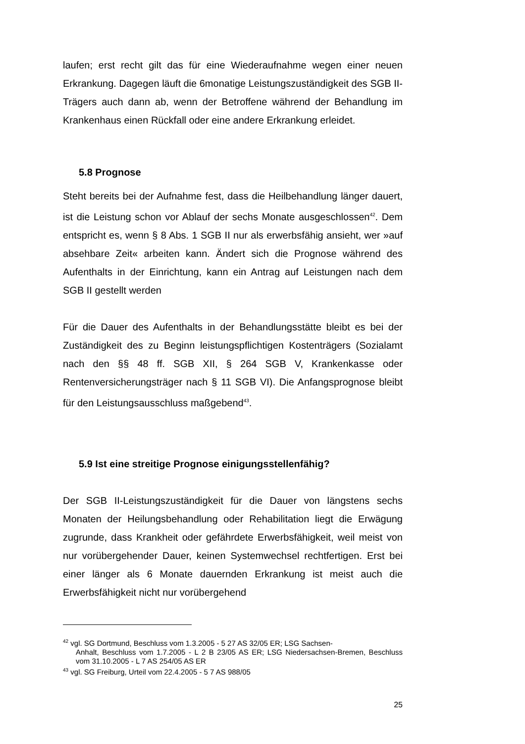laufen; erst recht gilt das für eine Wiederaufnahme wegen einer neuen Erkrankung. Dagegen läuft die 6monatige Leistungszuständigkeit des SGB II-Trägers auch dann ab, wenn der Betroffene während der Behandlung im Krankenhaus einen Rückfall oder eine andere Erkrankung erleidet.
5.8 Prognose
Steht bereits bei der Aufnahme fest, dass die Heilbehandlung länger dauert, ist die Leistung schon vor Ablauf der sechs Monate ausgeschlossen<sup>42</sup>. Dem entspricht es, wenn § 8 Abs. 1 SGB II nur als erwerbsfähig ansieht, wer »auf absehbare Zeit« arbeiten kann. Ändert sich die Prognose während des Aufenthalts in der Einrichtung, kann ein Antrag auf Leistungen nach dem SGB II gestellt werden
Für die Dauer des Aufenthalts in der Behandlungsstätte bleibt es bei der Zuständigkeit des zu Beginn leistungspflichtigen Kostenträgers (Sozialamt nach den §§ 48 ff. SGB XII, § 264 SGB V, Krankenkasse oder Rentenversicherungsträger nach § 11 SGB VI). Die Anfangsprognose bleibt für den Leistungsausschluss maßgebend<sup>43</sup>.
5.9 Ist eine streitige Prognose einigungsstellenfähig?
Der SGB II-Leistungszuständigkeit für die Dauer von längstens sechs Monaten der Heilungsbehandlung oder Rehabilitation liegt die Erwägung zugrunde, dass Krankheit oder gefährdete Erwerbsfähigkeit, weil meist von nur vorübergehender Dauer, keinen Systemwechsel rechtfertigen. Erst bei einer länger als 6 Monate dauernden Erkrankung ist meist auch die Erwerbsfähigkeit nicht nur vorübergehend
<sup>42</sup> vgl. SG Dortmund, Beschluss vom 1.3.2005 - 5 27 AS 32/05 ER; LSG Sachsen-
Anhalt, Beschluss vom 1.7.2005 - L 2 B 23/05 AS ER; LSG Niedersachsen-Bremen, Beschluss vom 31.10.2005 - L 7 AS 254/05 AS ER
<sup>43</sup> vgl. SG Freiburg, Urteil vom 22.4.2005 - 5 7 AS 988/05
25